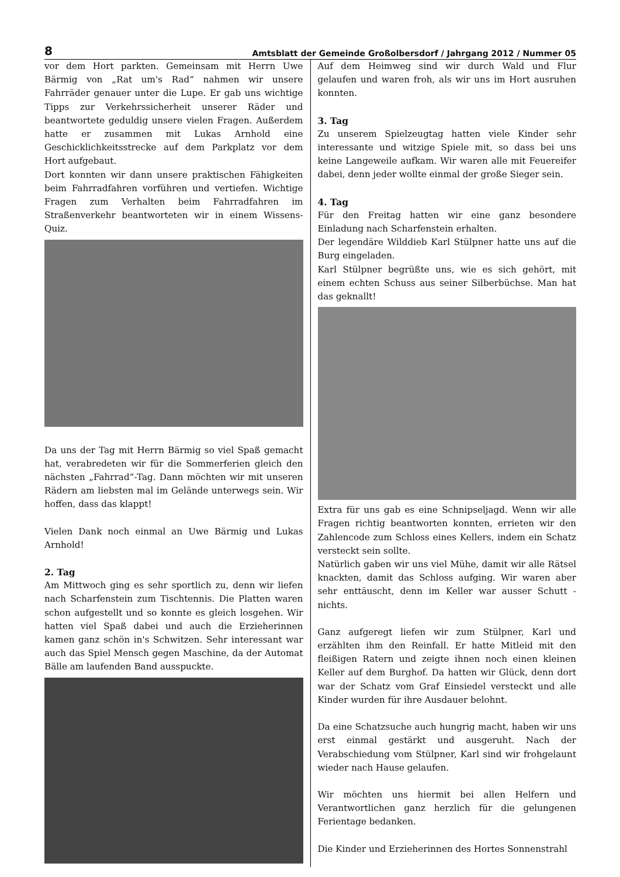8 Amtsblatt der Gemeinde Großolbersdorf / Jahrgang 2012 / Nummer 05
vor dem Hort parkten. Gemeinsam mit Herrn Uwe Bärmig von „Rat um's Rad“ nahmen wir unsere Fahrräder genauer unter die Lupe. Er gab uns wichtige Tipps zur Verkehrssicherheit unserer Räder und beantwortete geduldig unsere vielen Fragen. Außerdem hatte er zusammen mit Lukas Arnhold eine Geschicklichkeitsstrecke auf dem Parkplatz vor dem Hort aufgebaut.
Dort konnten wir dann unsere praktischen Fähigkeiten beim Fahrradfahren vorführen und vertiefen. Wichtige Fragen zum Verhalten beim Fahrradfahren im Straßenverkehr beantworteten wir in einem Wissens-Quiz.
Da uns der Tag mit Herrn Bärmig so viel Spaß gemacht hat, verabredeten wir für die Sommerferien gleich den nächsten „Fahrrad“-Tag. Dann möchten wir mit unseren Rädern am liebsten mal im Gelände unterwegs sein. Wir hoffen, dass das klappt!
Vielen Dank noch einmal an Uwe Bärmig und Lukas Arnhold!
2. Tag
Am Mittwoch ging es sehr sportlich zu, denn wir liefen nach Scharfenstein zum Tischtennis. Die Platten waren schon aufgestellt und so konnte es gleich losgehen. Wir hatten viel Spaß dabei und auch die Erzieherinnen kamen ganz schön in's Schwitzen. Sehr interessant war auch das Spiel Mensch gegen Maschine, da der Automat Bälle am laufenden Band ausspuckte.
Auf dem Heimweg sind wir durch Wald und Flur gelaufen und waren froh, als wir uns im Hort ausruhen konnten.
3. Tag
Zu unserem Spielzeugtag hatten viele Kinder sehr interessante und witzige Spiele mit, so dass bei uns keine Langeweile aufkam. Wir waren alle mit Feuereifer dabei, denn jeder wollte einmal der große Sieger sein.
4. Tag
Für den Freitag hatten wir eine ganz besondere Einladung nach Scharfenstein erhalten.
Der legendäre Wilddieb Karl Stülpner hatte uns auf die Burg eingeladen.
Karl Stülpner begrüßte uns, wie es sich gehört, mit einem echten Schuss aus seiner Silberbüchse. Man hat das geknallt!
Extra für uns gab es eine Schnipseljagd. Wenn wir alle Fragen richtig beantworten konnten, errieten wir den Zahlencode zum Schloss eines Kellers, indem ein Schatz versteckt sein sollte.
Natürlich gaben wir uns viel Mühe, damit wir alle Rätsel knackten, damit das Schloss aufging. Wir waren aber sehr enttäuscht, denn im Keller war ausser Schutt - nichts.
Ganz aufgeregt liefen wir zum Stülpner, Karl und erzählten ihm den Reinfall. Er hatte Mitleid mit den fleißigen Ratern und zeigte ihnen noch einen kleinen Keller auf dem Burghof. Da hatten wir Glück, denn dort war der Schatz vom Graf Einsiedel versteckt und alle Kinder wurden für ihre Ausdauer belohnt.
Da eine Schatzsuche auch hungrig macht, haben wir uns erst einmal gestärkt und ausgeruht. Nach der Verabschiedung vom Stülpner, Karl sind wir frohgelaunt wieder nach Hause gelaufen.
Wir möchten uns hiermit bei allen Helfern und Verantwortlichen ganz herzlich für die gelungenen Ferientage bedanken.
Die Kinder und Erzieherinnen des Hortes Sonnenstrahl